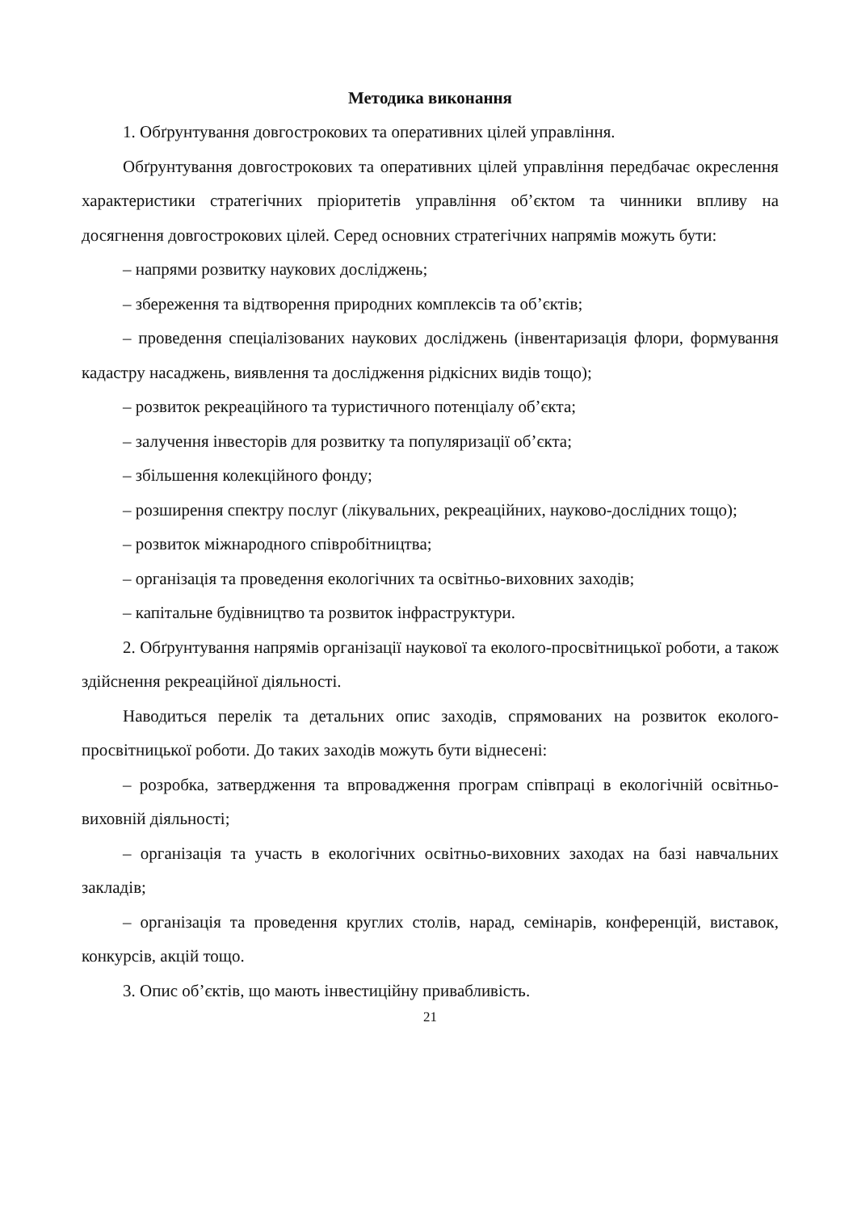Методика виконання
1. Обґрунтування довгострокових та оперативних цілей управління.
Обґрунтування довгострокових та оперативних цілей управління передбачає окреслення характеристики стратегічних пріоритетів управління об’єктом та чинники впливу на досягнення довгострокових цілей. Серед основних стратегічних напрямів можуть бути:
– напрями розвитку наукових досліджень;
– збереження та відтворення природних комплексів та об’єктів;
– проведення спеціалізованих наукових досліджень (інвентаризація флори, формування кадастру насаджень, виявлення та дослідження рідкісних видів тощо);
– розвиток рекреаційного та туристичного потенціалу об’єкта;
– залучення інвесторів для розвитку та популяризації об’єкта;
– збільшення колекційного фонду;
– розширення спектру послуг (лікувальних, рекреаційних, науково-дослідних тощо);
– розвиток міжнародного співробітництва;
– організація та проведення екологічних та освітньо-виховних заходів;
– капітальне будівництво та розвиток інфраструктури.
2. Обґрунтування напрямів організації наукової та еколого-просвітницької роботи, а також здійснення рекреаційної діяльності.
Наводиться перелік та детальних опис заходів, спрямованих на розвиток еколого-просвітницької роботи. До таких заходів можуть бути віднесені:
– розробка, затвердження та впровадження програм співпраці в екологічній освітньо-виховній діяльності;
– організація та участь в екологічних освітньо-виховних заходах на базі навчальних закладів;
– організація та проведення круглих столів, нарад, семінарів, конференцій, виставок, конкурсів, акцій тощо.
3. Опис об’єктів, що мають інвестиційну привабливість.
21